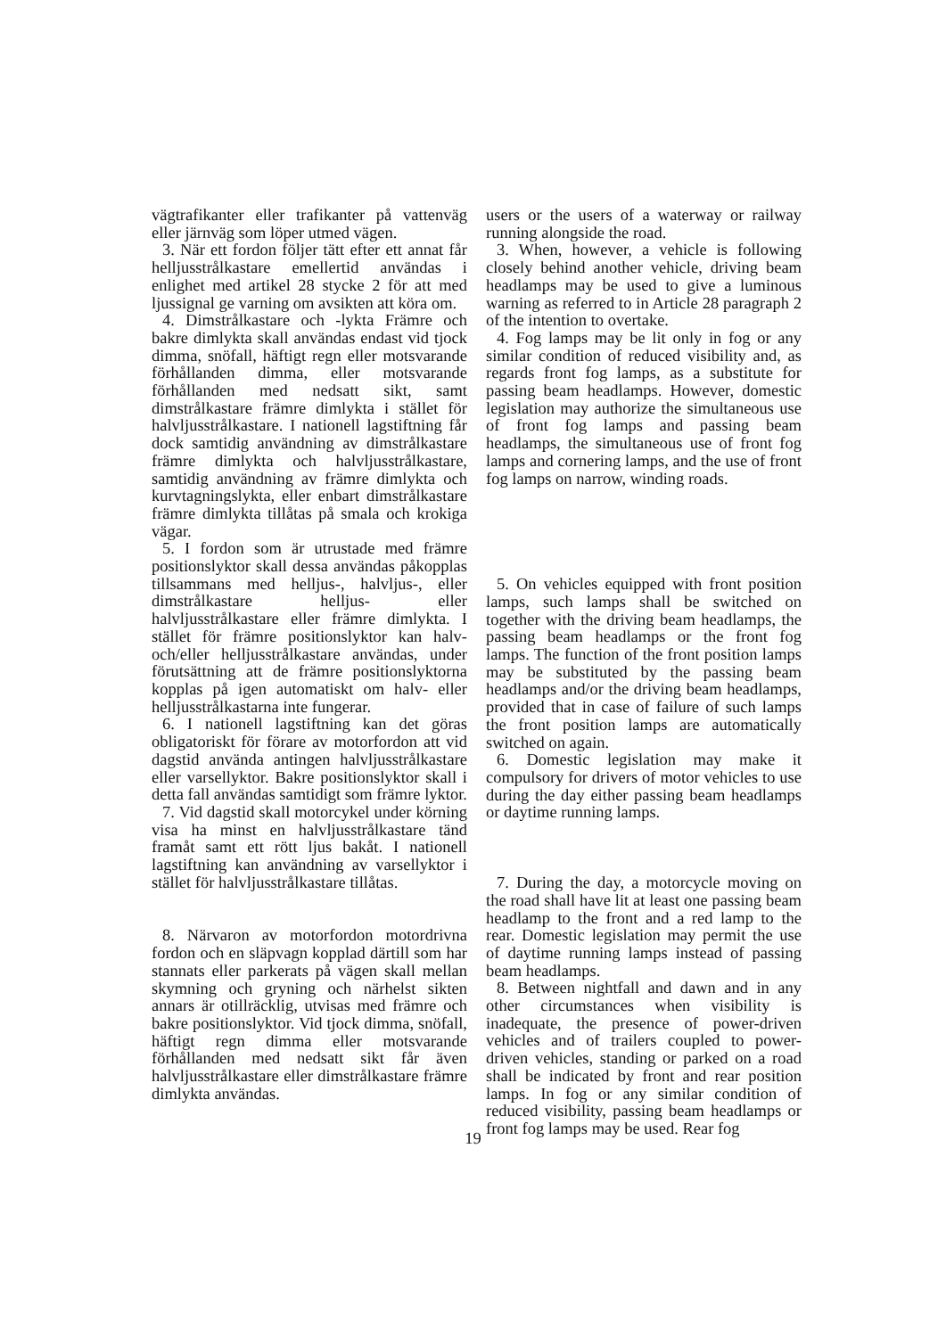vägtrafikanter eller trafikanter på vattenväg eller järnväg som löper utmed vägen.
3. När ett fordon följer tätt efter ett annat får helljusstrålkastare emellertid användas i enlighet med artikel 28 stycke 2 för att med ljussignal ge varning om avsikten att köra om.
4. Dimstrålkastare och -lykta Främre och bakre dimlykta skall användas endast vid tjock dimma, snöfall, häftigt regn eller motsvarande förhållanden dimma, eller motsvarande förhållanden med nedsatt sikt, samt dimstrålkastare främre dimlykta i stället för halvljusstrålkastare. I nationell lagstiftning får dock samtidig användning av dimstrålkastare främre dimlykta och halvljusstrålkastare, samtidig användning av främre dimlykta och kurvtagningslykta, eller enbart dimstrålkastare främre dimlykta tillåtas på smala och krokiga vägar.
5. I fordon som är utrustade med främre positionslyktor skall dessa användas påkopplas tillsammans med helljus-, halvljus-, eller dimstrålkastare helljus- eller halvljusstrålkastare eller främre dimlykta. I stället för främre positionslyktor kan halv- och/eller helljusstrålkastare användas, under förutsättning att de främre positionslyktorna kopplas på igen automatiskt om halv- eller helljusstrålkastarna inte fungerar.
6. I nationell lagstiftning kan det göras obligatoriskt för förare av motorfordon att vid dagstid använda antingen halvljusstrålkastare eller varsellyktor. Bakre positionslyktor skall i detta fall användas samtidigt som främre lyktor.
7. Vid dagstid skall motorcykel under körning visa ha minst en halvljusstrålkastare tänd framåt samt ett rött ljus bakåt. I nationell lagstiftning kan användning av varsellyktor i stället för halvljusstrålkastare tillåtas.
8. Närvaron av motorfordon motordrivna fordon och en släpvagn kopplad därtill som har stannats eller parkerats på vägen skall mellan skymning och gryning och närhelst sikten annars är otillräcklig, utvisas med främre och bakre positionslyktor. Vid tjock dimma, snöfall, häftigt regn dimma eller motsvarande förhållanden med nedsatt sikt får även halvljusstrålkastare eller dimstrålkastare främre dimlykta användas.
users or the users of a waterway or railway running alongside the road.
3. When, however, a vehicle is following closely behind another vehicle, driving beam headlamps may be used to give a luminous warning as referred to in Article 28 paragraph 2 of the intention to overtake.
4. Fog lamps may be lit only in fog or any similar condition of reduced visibility and, as regards front fog lamps, as a substitute for passing beam headlamps. However, domestic legislation may authorize the simultaneous use of front fog lamps and passing beam headlamps, the simultaneous use of front fog lamps and cornering lamps, and the use of front fog lamps on narrow, winding roads.
5. On vehicles equipped with front position lamps, such lamps shall be switched on together with the driving beam headlamps, the passing beam headlamps or the front fog lamps. The function of the front position lamps may be substituted by the passing beam headlamps and/or the driving beam headlamps, provided that in case of failure of such lamps the front position lamps are automatically switched on again.
6. Domestic legislation may make it compulsory for drivers of motor vehicles to use during the day either passing beam headlamps or daytime running lamps.
7. During the day, a motorcycle moving on the road shall have lit at least one passing beam headlamp to the front and a red lamp to the rear. Domestic legislation may permit the use of daytime running lamps instead of passing beam headlamps.
8. Between nightfall and dawn and in any other circumstances when visibility is inadequate, the presence of power-driven vehicles and of trailers coupled to power-driven vehicles, standing or parked on a road shall be indicated by front and rear position lamps. In fog or any similar condition of reduced visibility, passing beam headlamps or front fog lamps may be used. Rear fog
19